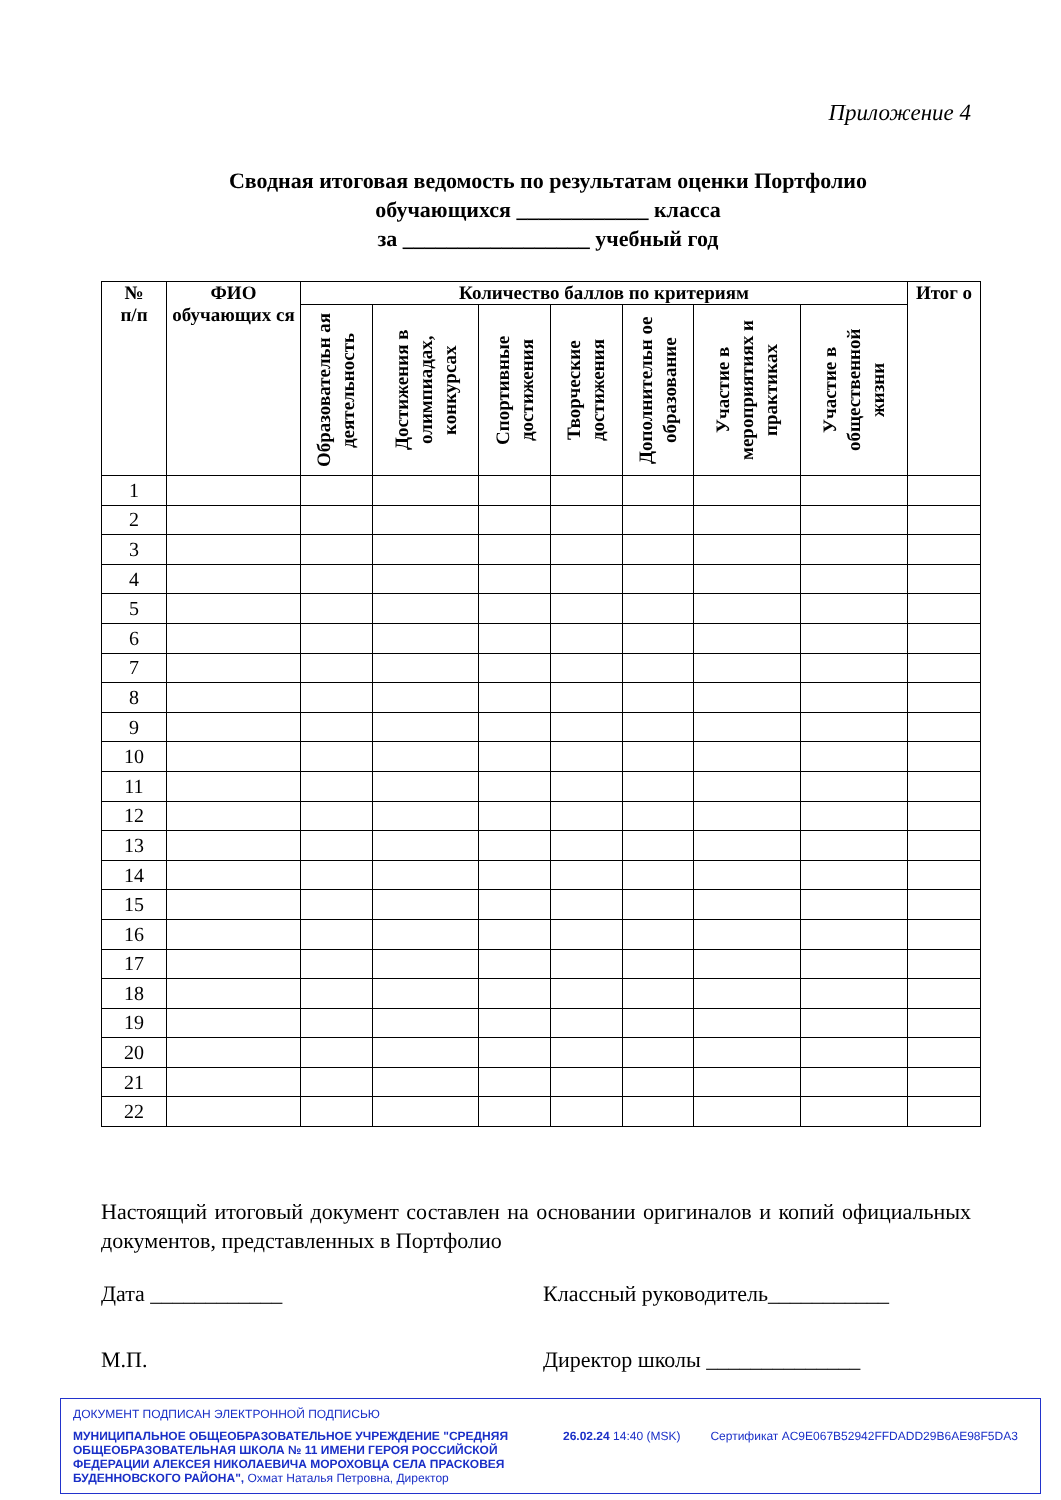Приложение 4
Сводная итоговая ведомость по результатам оценки Портфолио
обучающихся ____________ класса
за _________________ учебный год
| № п/п | ФИО обучающих ся | Количество баллов по критериям | | | | | | | Итог о |
| --- | --- | --- | --- | --- | --- | --- | --- | --- | --- |
| | | Образовательн ая деятельность | Достижения в олимпиадах, конкурсах | Спортивные достижения | Творческие достижения | Дополнительн ое образование | Участие в мероприятиях и практиках | Участие в общественной жизни | |
| 1 | | | | | | | | | |
| 2 | | | | | | | | | |
| 3 | | | | | | | | | |
| 4 | | | | | | | | | |
| 5 | | | | | | | | | |
| 6 | | | | | | | | | |
| 7 | | | | | | | | | |
| 8 | | | | | | | | | |
| 9 | | | | | | | | | |
| 10 | | | | | | | | | |
| 11 | | | | | | | | | |
| 12 | | | | | | | | | |
| 13 | | | | | | | | | |
| 14 | | | | | | | | | |
| 15 | | | | | | | | | |
| 16 | | | | | | | | | |
| 17 | | | | | | | | | |
| 18 | | | | | | | | | |
| 19 | | | | | | | | | |
| 20 | | | | | | | | | |
| 21 | | | | | | | | | |
| 22 | | | | | | | | | |
Настоящий итоговый документ составлен на основании оригиналов и копий официальных документов, представленных в Портфолио
Дата ____________ Классный руководитель___________
М.П. Директор школы ______________
ДОКУМЕНТ ПОДПИСАН ЭЛЕКТРОННОЙ ПОДПИСЬЮ
МУНИЦИПАЛЬНОЕ ОБЩЕОБРАЗОВАТЕЛЬНОЕ УЧРЕЖДЕНИЕ "СРЕДНЯЯ ОБЩЕОБРАЗОВАТЕЛЬНАЯ ШКОЛА № 11 ИМЕНИ ГЕРОЯ РОССИЙСКОЙ ФЕДЕРАЦИИ АЛЕКСЕЯ НИКОЛАЕВИЧА МОРОХОВЦА СЕЛА ПРАСКОВЕЯ БУДЕННОВСКОГО РАЙОНА", Охмат Наталья Петровна, Директор
26.02.24 14:40 (MSK) Сертификат AC9E067B52942FFDADD29B6AE98F5DA3